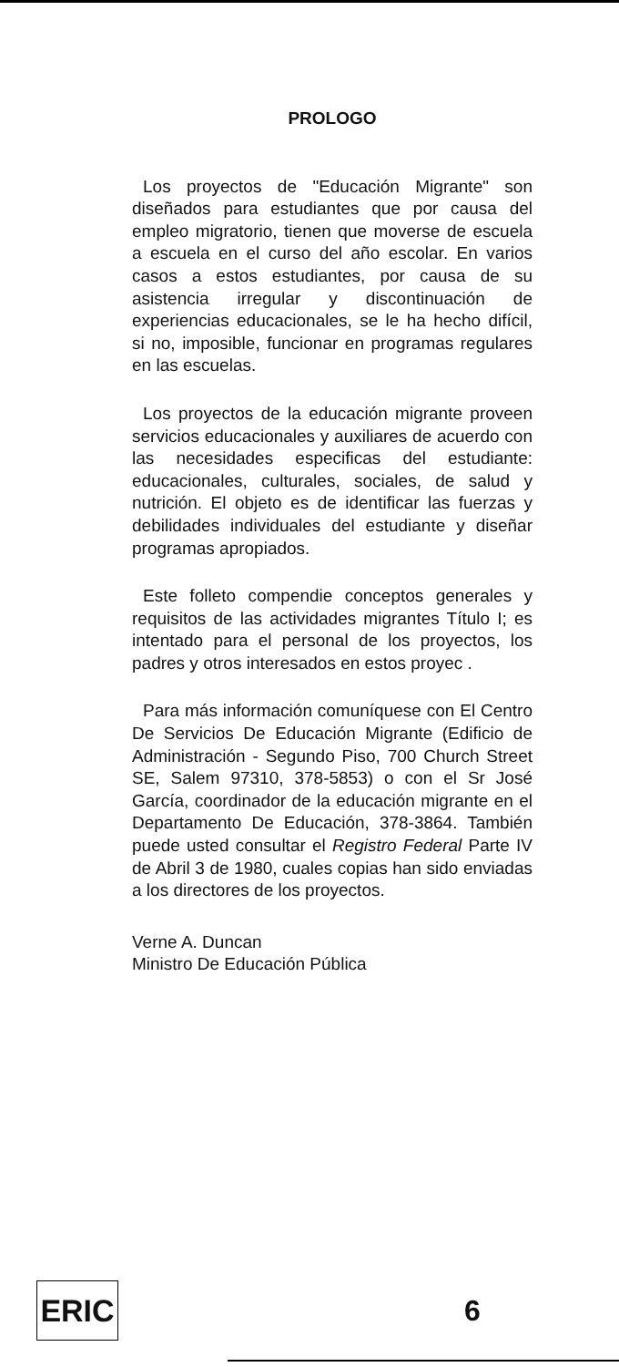PROLOGO
Los proyectos de "Educación Migrante" son diseñados para estudiantes que por causa del empleo migratorio, tienen que moverse de escuela a escuela en el curso del año escolar. En varios casos a estos estudiantes, por causa de su asistencia irregular y discontinuación de experiencias educacionales, se le ha hecho difícil, si no, imposible, funcionar en programas regulares en las escuelas.
Los proyectos de la educación migrante proveen servicios educacionales y auxiliares de acuerdo con las necesidades especificas del estudiante: educacionales, culturales, sociales, de salud y nutrición. El objeto es de identificar las fuerzas y debilidades individuales del estudiante y diseñar programas apropiados.
Este folleto compendie conceptos generales y requisitos de las actividades migrantes Título I; es intentado para el personal de los proyectos, los padres y otros interesados en estos proyec .
Para más información comuníquese con El Centro De Servicios De Educación Migrante (Edificio de Administración - Segundo Piso, 700 Church Street SE, Salem 97310, 378-5853) o con el Sr José García, coordinador de la educación migrante en el Departamento De Educación, 378-3864. También puede usted consultar el Registro Federal Parte IV de Abril 3 de 1980, cuales copias han sido enviadas a los directores de los proyectos.
Verne A. Duncan
Ministro De Educación Pública
ERIC
6